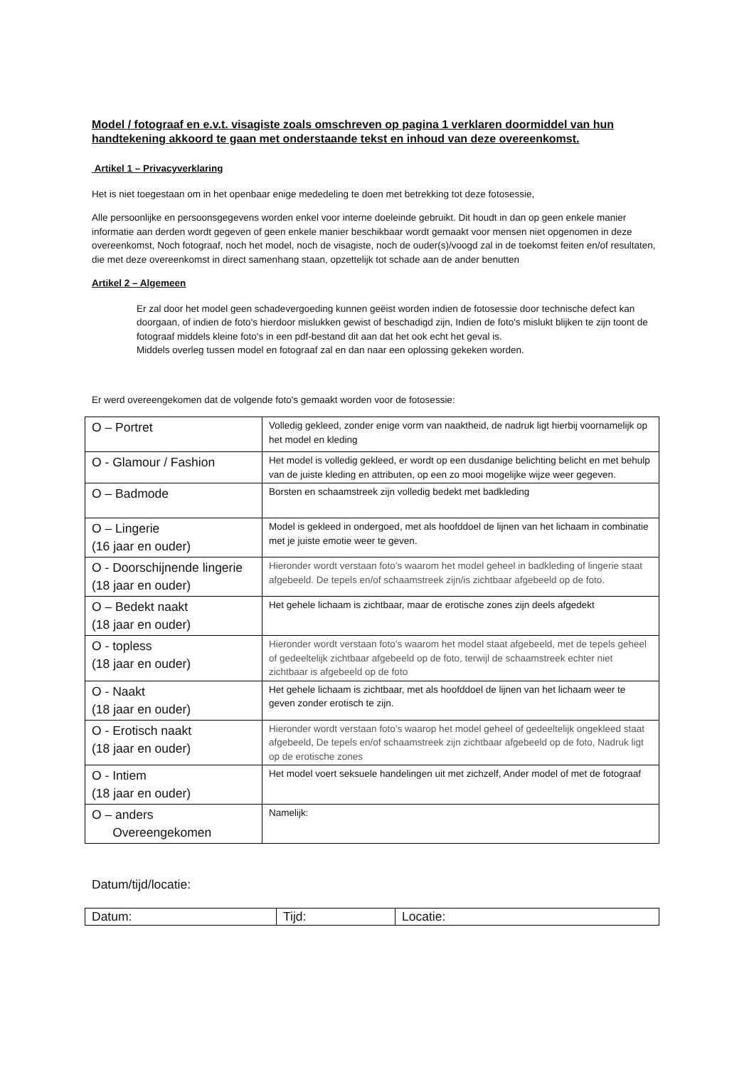Model / fotograaf en e.v.t. visagiste zoals omschreven op pagina 1 verklaren doormiddel van hun handtekening akkoord te gaan met onderstaande tekst en inhoud van deze overeenkomst.
Artikel 1 – Privacyverklaring
Het is niet toegestaan om in het openbaar enige mededeling te doen met betrekking tot deze fotosessie,
Alle persoonlijke en persoonsgegevens worden enkel voor interne doeleinde gebruikt. Dit houdt in dan op geen enkele manier informatie aan derden wordt gegeven of geen enkele manier beschikbaar wordt gemaakt voor mensen niet opgenomen in deze overeenkomst, Noch fotograaf, noch het model, noch de visagiste, noch de ouder(s)/voogd zal in de toekomst feiten en/of resultaten, die met deze overeenkomst in direct samenhang staan, opzettelijk tot schade aan de ander benutten
Artikel 2 – Algemeen
Er zal door het model geen schadevergoeding kunnen geëist worden indien de fotosessie door technische defect kan doorgaan, of indien de foto's hierdoor mislukken gewist of beschadigd zijn, Indien de foto's mislukt blijken te zijn toont de fotograaf middels kleine foto's in een pdf-bestand dit aan dat het ook echt het geval is.
Middels overleg tussen model en fotograaf zal en dan naar een oplossing gekeken worden.
Er werd overeengekomen dat de volgende foto's gemaakt worden voor de fotosessie:
| O – Portret | Volledig gekleed, zonder enige vorm van naaktheid, de nadruk ligt hierbij voornamelijk op het model en kleding |
| O - Glamour / Fashion | Het model is volledig gekleed, er wordt op een dusdanige belichting belicht en met behulp van de juiste kleding en attributen, op een zo mooi mogelijke wijze weer gegeven. |
| O – Badmode | Borsten en schaamstreek zijn volledig bedekt met badkleding |
| O – Lingerie (16 jaar en ouder) | Model is gekleed in ondergoed, met als hoofddoel de lijnen van het lichaam in combinatie met je juiste emotie weer te geven. |
| O - Doorschijnende lingerie (18 jaar en ouder) | Hieronder wordt verstaan foto’s waarom het model geheel in badkleding of lingerie staat afgebeeld. De tepels en/of schaamstreek zijn/is zichtbaar afgebeeld op de foto. |
| O – Bedekt naakt (18 jaar en ouder) | Het gehele lichaam is zichtbaar, maar de erotische zones zijn deels afgedekt |
| O - topless (18 jaar en ouder) | Hieronder wordt verstaan foto’s waarom het model staat afgebeeld, met de tepels geheel of gedeeltelijk zichtbaar afgebeeld op de foto, terwijl de schaamstreek echter niet zichtbaar is afgebeeld op de foto |
| O - Naakt (18 jaar en ouder) | Het gehele lichaam is zichtbaar, met als hoofddoel de lijnen van het lichaam weer te geven zonder erotisch te zijn. |
| O - Erotisch naakt (18 jaar en ouder) | Hieronder wordt verstaan foto’s waarop het model geheel of gedeeltelijk ongekleed staat afgebeeld, De tepels en/of schaamstreek zijn zichtbaar afgebeeld op de foto, Nadruk ligt op de erotische zones |
| O - Intiem (18 jaar en ouder) | Het model voert seksuele handelingen uit met zichzelf, Ander model of met de fotograaf |
| O – anders Overeengekomen | Namelijk: |
Datum/tijd/locatie:
| Datum: | Tijd: | Locatie: |